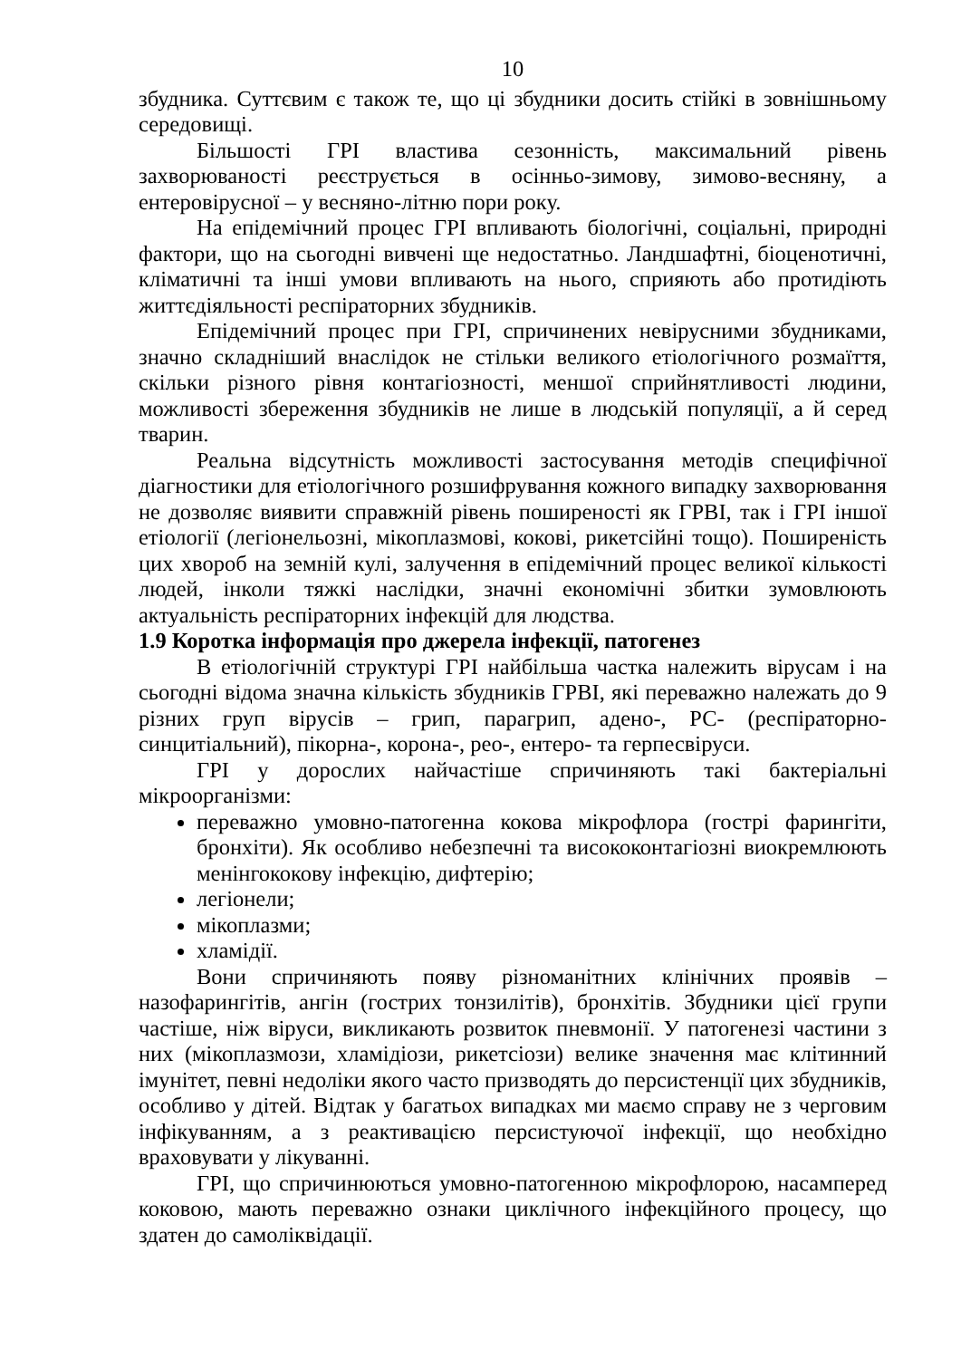10
збудника. Суттєвим є також те, що ці збудники досить стійкі в зовнішньому середовищі.
Більшості ГРІ властива сезонність, максимальний рівень захворюваності реєструється в осінньо-зимову, зимово-весняну, а ентеровірусної – у весняно-літню пори року.
На епідемічний процес ГРІ впливають біологічні, соціальні, природні фактори, що на сьогодні вивчені ще недостатньо. Ландшафтні, біоценотичні, кліматичні та інші умови впливають на нього, сприяють або протидіють життєдіяльності респіраторних збудників.
Епідемічний процес при ГРІ, спричинених невірусними збудниками, значно складніший внаслідок не стільки великого етіологічного розмаїття, скільки різного рівня контагіозності, меншої сприйнятливості людини, можливості збереження збудників не лише в людській популяції, а й серед тварин.
Реальна відсутність можливості застосування методів специфічної діагностики для етіологічного розшифрування кожного випадку захворювання не дозволяє виявити справжній рівень поширеності як ГРВІ, так і ГРІ іншої етіології (легіонельозні, мікоплазмові, кокові, рикетсійні тощо). Поширеність цих хвороб на земній кулі, залучення в епідемічний процес великої кількості людей, інколи тяжкі наслідки, значні економічні збитки зумовлюють актуальність респіраторних інфекцій для людства.
1.9 Коротка інформація про джерела інфекції, патогенез
В етіологічній структурі ГРІ найбільша частка належить вірусам і на сьогодні відома значна кількість збудників ГРВІ, які переважно належать до 9 різних груп вірусів – грип, парагрип, адено-, РС- (респіраторно-синцитіальний), пікорна-, корона-, рео-, ентеро- та герпесвіруси.
ГРІ у дорослих найчастіше спричиняють такі бактеріальні мікроорганізми:
переважно умовно-патогенна кокова мікрофлора (гострі фарингіти, бронхіти). Як особливо небезпечні та висококонтагіозні виокремлюють менінгококову інфекцію, дифтерію;
легіонели;
мікоплазми;
хламідії.
Вони спричиняють появу різноманітних клінічних проявів – назофарингітів, ангін (гострих тонзилітів), бронхітів. Збудники цієї групи частіше, ніж віруси, викликають розвиток пневмонії. У патогенезі частини з них (мікоплазмози, хламідіози, рикетсіози) велике значення має клітинний імунітет, певні недоліки якого часто призводять до персистенції цих збудників, особливо у дітей. Відтак у багатьох випадках ми маємо справу не з черговим інфікуванням, а з реактивацією персистуючої інфекції, що необхідно враховувати у лікуванні.
ГРІ, що спричинюються умовно-патогенною мікрофлорою, насамперед коковою, мають переважно ознаки циклічного інфекційного процесу, що здатен до самоліквідації.